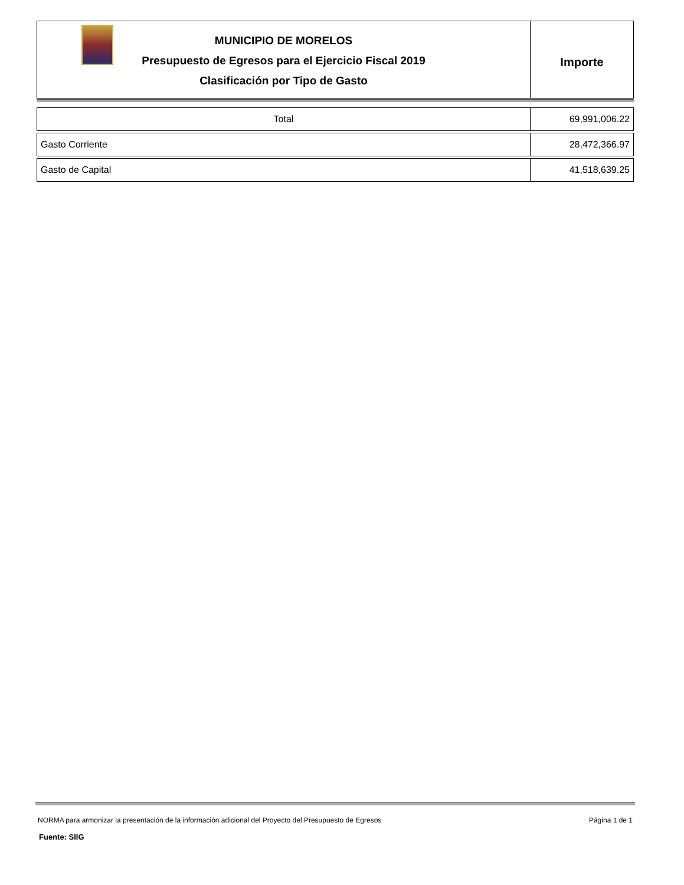MUNICIPIO DE MORELOS
Presupuesto de Egresos para el Ejercicio Fiscal 2019
Clasificación por Tipo de Gasto
Importe
| Total | 69,991,006.22 |
| Gasto Corriente | 28,472,366.97 |
| Gasto de Capital | 41,518,639.25 |
NORMA para armonizar la presentación de la información adicional del Proyecto del Presupuesto de Egresos Página 1 de 1
Fuente: SIIG